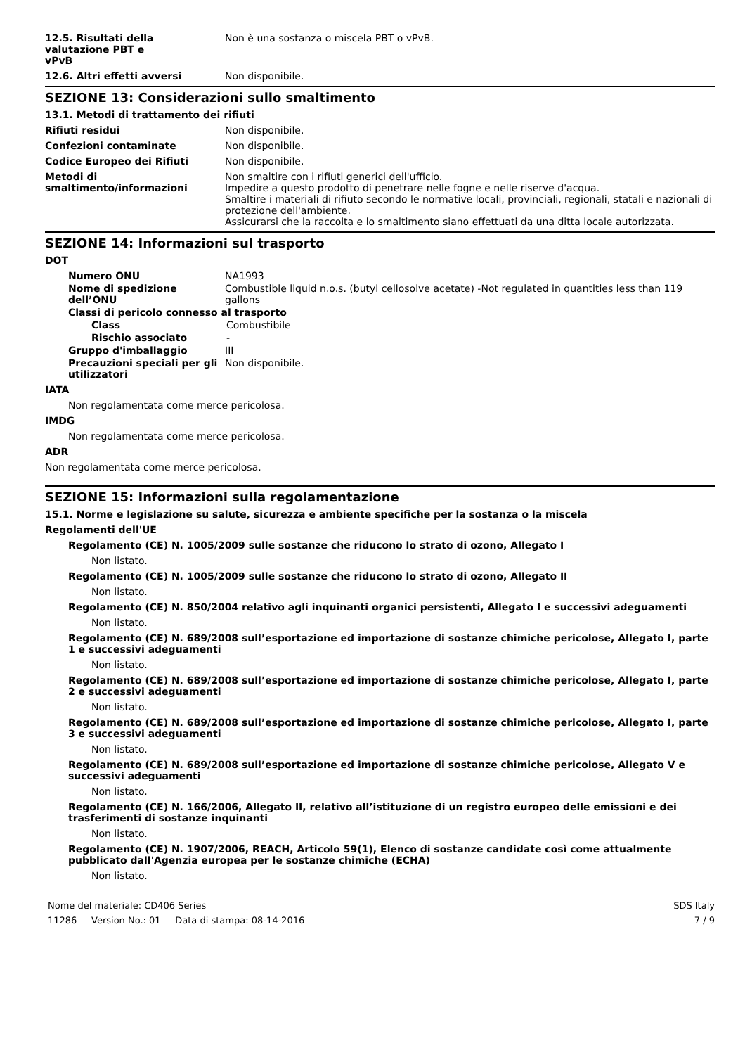12.5. Risultati della
valutazione PBT e
vPvB
Non è una sostanza o miscela PBT o vPvB.
12.6. Altri effetti avversi Non disponibile.
SEZIONE 13: Considerazioni sullo smaltimento
13.1. Metodi di trattamento dei rifiuti
Rifiuti residui Non disponibile.
Confezioni contaminate Non disponibile.
Codice Europeo dei Rifiuti Non disponibile.
Metodi di
smaltimento/informazioni
Non smaltire con i rifiuti generici dell'ufficio.
Impedire a questo prodotto di penetrare nelle fogne e nelle riserve d'acqua.
Smaltire i materiali di rifiuto secondo le normative locali, provinciali, regionali, statali e nazionali di protezione dell'ambiente.
Assicurarsi che la raccolta e lo smaltimento siano effettuati da una ditta locale autorizzata.
SEZIONE 14: Informazioni sul trasporto
DOT
Numero ONU NA1993
Nome di spedizione
dell’ONU
Combustible liquid n.o.s. (butyl cellosolve acetate) -Not regulated in quantities less than 119 gallons
Classi di pericolo connesso al trasporto
Class Combustibile
Rischio associato -
Gruppo d'imballaggio III
Precauzioni speciali per gli utilizzatori
Non disponibile.
IATA
Non regolamentata come merce pericolosa.
IMDG
Non regolamentata come merce pericolosa.
ADR
Non regolamentata come merce pericolosa.
SEZIONE 15: Informazioni sulla regolamentazione
15.1. Norme e legislazione su salute, sicurezza e ambiente specifiche per la sostanza o la miscela
Regolamenti dell'UE
Regolamento (CE) N. 1005/2009 sulle sostanze che riducono lo strato di ozono, Allegato I
Non listato.
Regolamento (CE) N. 1005/2009 sulle sostanze che riducono lo strato di ozono, Allegato II
Non listato.
Regolamento (CE) N. 850/2004 relativo agli inquinanti organici persistenti, Allegato I e successivi adeguamenti
Non listato.
Regolamento (CE) N. 689/2008 sull’esportazione ed importazione di sostanze chimiche pericolose, Allegato I, parte 1 e successivi adeguamenti
Non listato.
Regolamento (CE) N. 689/2008 sull’esportazione ed importazione di sostanze chimiche pericolose, Allegato I, parte 2 e successivi adeguamenti
Non listato.
Regolamento (CE) N. 689/2008 sull’esportazione ed importazione di sostanze chimiche pericolose, Allegato I, parte 3 e successivi adeguamenti
Non listato.
Regolamento (CE) N. 689/2008 sull’esportazione ed importazione di sostanze chimiche pericolose, Allegato V e successivi adeguamenti
Non listato.
Regolamento (CE) N. 166/2006, Allegato II, relativo all’istituzione di un registro europeo delle emissioni e dei trasferimenti di sostanze inquinanti
Non listato.
Regolamento (CE) N. 1907/2006, REACH, Articolo 59(1), Elenco di sostanze candidate così come attualmente pubblicato dall'Agenzia europea per le sostanze chimiche (ECHA)
Non listato.
Nome del materiale: CD406 Series SDS Italy
11286 Version No.: 01 Data di stampa: 08-14-2016 7 / 9